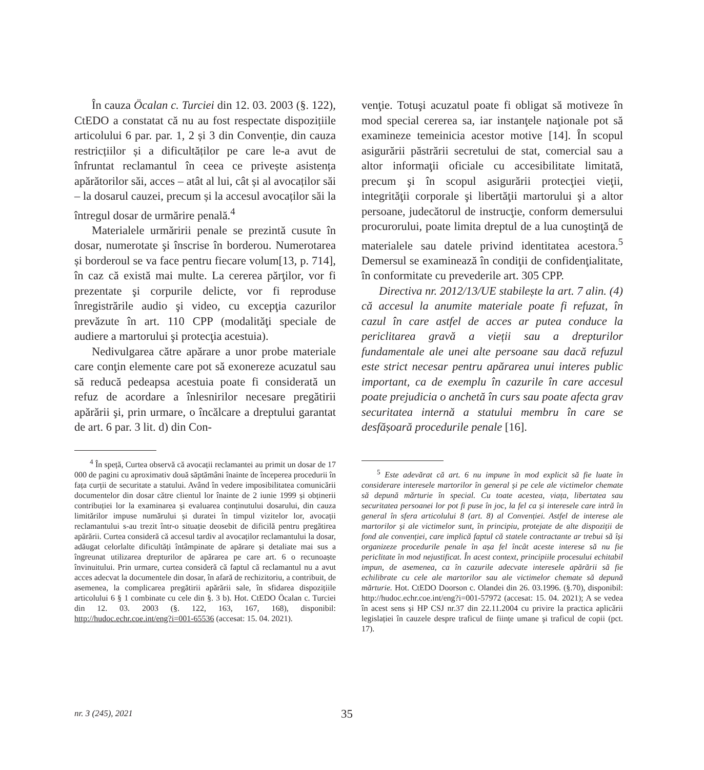În cauza Öcalan c. Turciei din 12. 03. 2003 (§. 122), CtEDO a constatat că nu au fost respectate dispozițiile articolului 6 par. par. 1, 2 și 3 din Convenție, din cauza restricțiilor și a dificultăților pe care le-a avut de înfruntat reclamantul în ceea ce privește asistența apărătorilor săi, acces – atât al lui, cât și al avocaților săi – la dosarul cauzei, precum și la accesul avocaților săi la întregul dosar de urmărire penală.<sup>4</sup>
Materialele urmăririi penale se prezintă cusute în dosar, numerotate şi înscrise în borderou. Numerotarea și borderoul se va face pentru fiecare volum[13, p. 714], în caz că există mai multe. La cererea părţilor, vor fi prezentate şi corpurile delicte, vor fi reproduse înregistrările audio şi video, cu excepţia cazurilor prevăzute în art. 110 CPP (modalităţi speciale de audiere a martorului şi protecţia acestuia).
Nedivulgarea către apărare a unor probe materiale care conţin elemente care pot să exonereze acuzatul sau să reducă pedeapsa acestuia poate fi considerată un refuz de acordare a înlesnirilor necesare pregătirii apărării şi, prin urmare, o încălcare a dreptului garantat de art. 6 par. 3 lit. d) din Con-
<sup>4</sup> În speță, Curtea observă că avocații reclamantei au primit un dosar de 17 000 de pagini cu aproximativ două săptămâni înainte de începerea procedurii în fața curții de securitate a statului. Având în vedere imposibilitatea comunicării documentelor din dosar către clientul lor înainte de 2 iunie 1999 și obținerii contribuției lor la examinarea și evaluarea conținutului dosarului, din cauza limitărilor impuse numărului și duratei în timpul vizitelor lor, avocații reclamantului s-au trezit într-o situație deosebit de dificilă pentru pregătirea apărării. Curtea consideră că accesul tardiv al avocaților reclamantului la dosar, adăugat celorlalte dificultăți întâmpinate de apărare și detaliate mai sus a îngreunat utilizarea drepturilor de apărarea pe care art. 6 o recunoaște învinuitului. Prin urmare, curtea consideră că faptul că reclamantul nu a avut acces adecvat la documentele din dosar, în afară de rechizitoriu, a contribuit, de asemenea, la complicarea pregătirii apărării sale, în sfidarea dispozițiile articolului 6 § 1 combinate cu cele din §. 3 b). Hot. CtEDO Öcalan c. Turciei din 12. 03. 2003 (§. 122, 163, 167, 168), disponibil: http://hudoc.echr.coe.int/eng?i=001-65536 (accesat: 15. 04. 2021).
venţie. Totuşi acuzatul poate fi obligat să motiveze în mod special cererea sa, iar instanţele naţionale pot să examineze temeinicia acestor motive [14]. În scopul asigurării păstrării secretului de stat, comercial sau a altor informaţii oficiale cu accesibilitate limitată, precum şi în scopul asigurării protecţiei vieţii, integrităţii corporale şi libertăţii martorului şi a altor persoane, judecătorul de instrucţie, conform demersului procurorului, poate limita dreptul de a lua cunoştinţă de materialele sau datele privind identitatea acestora.<sup>5</sup> Demersul se examinează în condiţii de confidenţialitate, în conformitate cu prevederile art. 305 CPP.
Directiva nr. 2012/13/UE stabilește la art. 7 alin. (4) că accesul la anumite materiale poate fi refuzat, în cazul în care astfel de acces ar putea conduce la periclitarea gravă a vieții sau a drepturilor fundamentale ale unei alte persoane sau dacă refuzul este strict necesar pentru apărarea unui interes public important, ca de exemplu în cazurile în care accesul poate prejudicia o anchetă în curs sau poate afecta grav securitatea internă a statului membru în care se desfășoară procedurile penale [16].
<sup>5</sup> Este adevărat că art. 6 nu impune în mod explicit să fie luate în considerare interesele martorilor în general și pe cele ale victimelor chemate să depună mărturie în special. Cu toate acestea, viața, libertatea sau securitatea persoanei lor pot fi puse în joc, la fel ca și interesele care intră în general în sfera articolului 8 (art. 8) al Convenției. Astfel de interese ale martorilor și ale victimelor sunt, în principiu, protejate de alte dispoziții de fond ale convenției, care implică faptul că statele contractante ar trebui să își organizeze procedurile penale în așa fel încât aceste interese să nu fie periclitate în mod nejustificat. În acest context, principiile procesului echitabil impun, de asemenea, ca în cazurile adecvate interesele apărării să fie echilibrate cu cele ale martorilor sau ale victimelor chemate să depună mărturie. Hot. CtEDO Doorson c. Olandei din 26. 03.1996. (§.70), disponibil: http://hudoc.echr.coe.int/eng?i=001-57972 (accesat: 15. 04. 2021); A se vedea în acest sens și HP CSJ nr.37 din 22.11.2004 cu privire la practica aplicării legislației în cauzele despre traficul de fiinţe umane şi traficul de copii (pct. 17).
nr. 3 (245), 2021 35